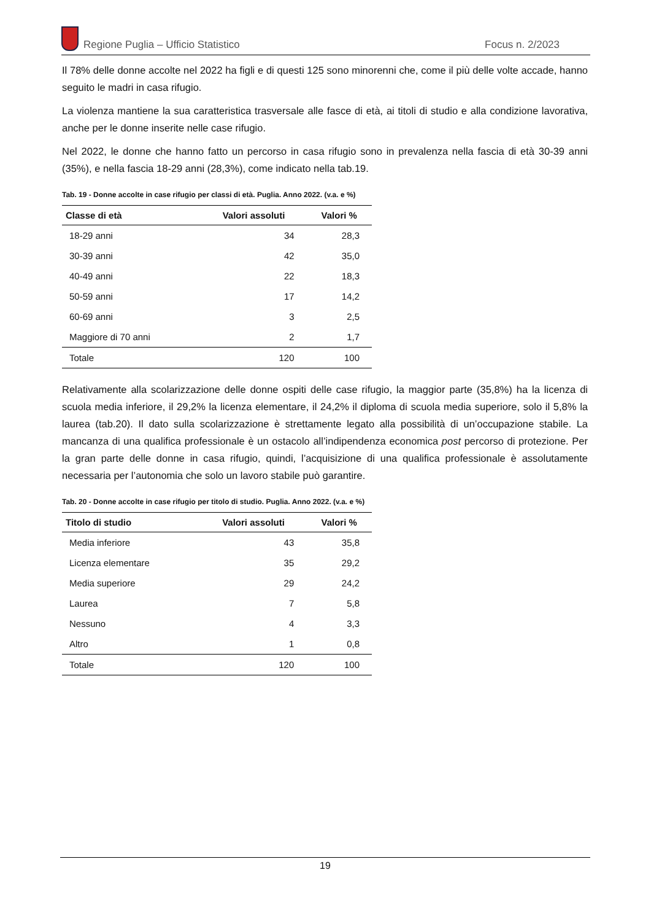Regione Puglia – Ufficio Statistico Focus n. 2/2023
Il 78% delle donne accolte nel 2022 ha figli e di questi 125 sono minorenni che, come il più delle volte accade, hanno seguito le madri in casa rifugio.
La violenza mantiene la sua caratteristica trasversale alle fasce di età, ai titoli di studio e alla condizione lavorativa, anche per le donne inserite nelle case rifugio.
Nel 2022, le donne che hanno fatto un percorso in casa rifugio sono in prevalenza nella fascia di età 30-39 anni (35%), e nella fascia 18-29 anni (28,3%), come indicato nella tab.19.
Tab. 19 - Donne accolte in case rifugio per classi di età. Puglia. Anno 2022. (v.a. e %)
| Classe di età | Valori assoluti | Valori % |
| --- | --- | --- |
| 18-29 anni | 34 | 28,3 |
| 30-39 anni | 42 | 35,0 |
| 40-49 anni | 22 | 18,3 |
| 50-59 anni | 17 | 14,2 |
| 60-69 anni | 3 | 2,5 |
| Maggiore di 70 anni | 2 | 1,7 |
| Totale | 120 | 100 |
Relativamente alla scolarizzazione delle donne ospiti delle case rifugio, la maggior parte (35,8%) ha la licenza di scuola media inferiore, il 29,2% la licenza elementare, il 24,2% il diploma di scuola media superiore, solo il 5,8% la laurea (tab.20). Il dato sulla scolarizzazione è strettamente legato alla possibilità di un’occupazione stabile. La mancanza di una qualifica professionale è un ostacolo all’indipendenza economica post percorso di protezione. Per la gran parte delle donne in casa rifugio, quindi, l’acquisizione di una qualifica professionale è assolutamente necessaria per l’autonomia che solo un lavoro stabile può garantire.
Tab. 20 - Donne accolte in case rifugio per titolo di studio. Puglia. Anno 2022. (v.a. e %)
| Titolo di studio | Valori assoluti | Valori % |
| --- | --- | --- |
| Media inferiore | 43 | 35,8 |
| Licenza elementare | 35 | 29,2 |
| Media superiore | 29 | 24,2 |
| Laurea | 7 | 5,8 |
| Nessuno | 4 | 3,3 |
| Altro | 1 | 0,8 |
| Totale | 120 | 100 |
19